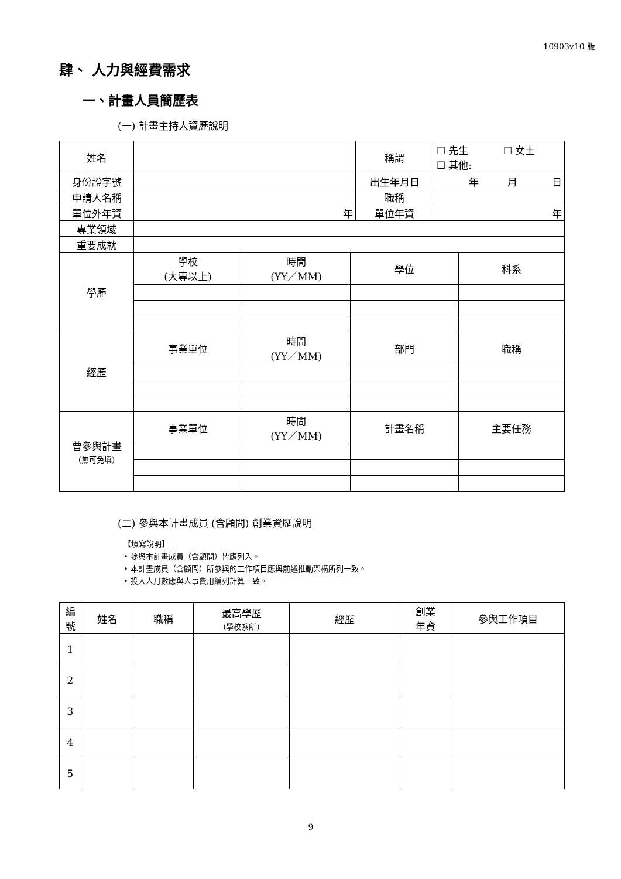10903v10 版
肆、 人力與經費需求
一、計畫人員簡歷表
(一) 計畫主持人資歷說明
| 姓名 | | 稱謂 | ☐ 先生 ☐ 女士 ☐ 其他: |
| 身份證字號 | | 出生年月日 | 年 月 日 |
| 申請人名稱 | | 職稱 | |
| 單位外年資 | 年 | 單位年資 | 年 |
| 專業領域 | | | |
| 重要成就 | | | |
| 學歷 | 學校 (大專以上) | 時間 (YY／MM) | 學位 | 科系 |
| 經歷 | 事業單位 | 時間 (YY／MM) | 部門 | 職稱 |
| 曾參與計畫 (無可免填) | 事業單位 | 時間 (YY／MM) | 計畫名稱 | 主要任務 |
(二) 參與本計畫成員 (含顧問) 創業資歷說明
【填寫說明】
• 參與本計畫成員（含顧問）皆應列入。
• 本計畫成員（含顧問）所參與的工作項目應與前述推動架構所列一致。
• 投入人月數應與人事費用編列計算一致。
| 編 號 | 姓名 | 職稱 | 最高學歷 (學校系所) | 經歷 | 創業 年資 | 參與工作項目 |
| --- | --- | --- | --- | --- | --- | --- |
| 1 | | | | | | |
| 2 | | | | | | |
| 3 | | | | | | |
| 4 | | | | | | |
| 5 | | | | | | |
9